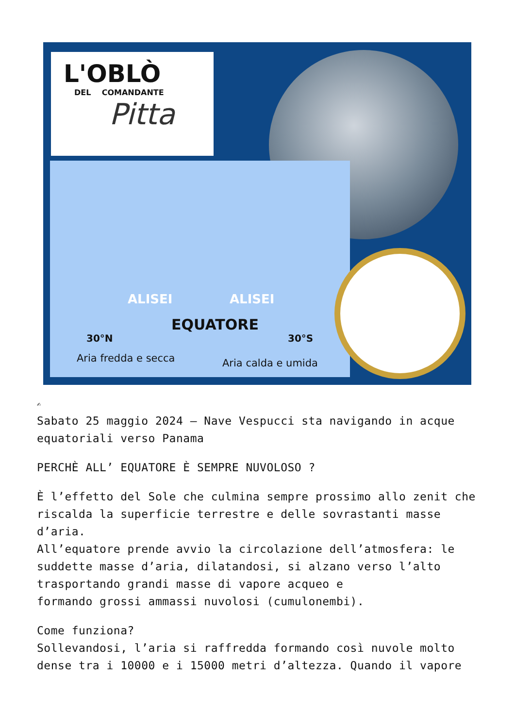L'OBLÒ
DEL COMANDANTE
Pitta
ALISEI ALISEI
EQUATORE
30°N 30°S
Aria fredda e secca Aria calda e umida
✍
Sabato 25 maggio 2024 – Nave Vespucci sta navigando in acque equatoriali verso Panama
PERCHÈ ALL’ EQUATORE È SEMPRE NUVOLOSO ?
È l’effetto del Sole che culmina sempre prossimo allo zenit che riscalda la superficie terrestre e delle sovrastanti masse d’aria.
All’equatore prende avvio la circolazione dell’atmosfera: le suddette masse d’aria, dilatandosi, si alzano verso l’alto trasportando grandi masse di vapore acqueo e
formando grossi ammassi nuvolosi (cumulonembi).
Come funziona?
Sollevandosi, l’aria si raffredda formando così nuvole molto dense tra i 10000 e i 15000 metri d’altezza. Quando il vapore